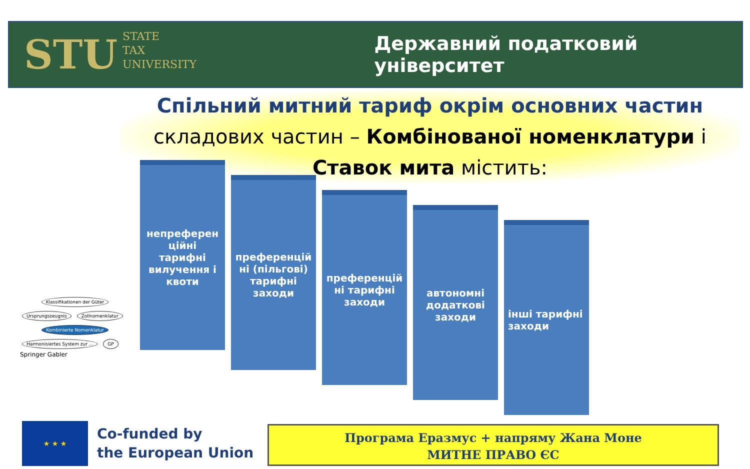STU STATE
TAX
UNIVERSITY
Державний податковий університет
Спільний митний тариф окрім основних частин
складових частин – Комбінованої номенклатури і Ставок мита містить:
непреферен ційні тарифні вилучення і квоти
преференцій ні (пільгові) тарифні заходи
преференцій ні тарифні заходи
автономні додаткові заходи
інші тарифні заходи
Klassifikationen der Güter
Ursprungszeugnis Zollnomenklatur
Kombinierte Nomenklatur
Harmonisiertes System zur ... GP
Springer Gabler
★ ★ ★
Co-funded by
the European Union
Програма Еразмус + напряму Жана Моне
МИТНЕ ПРАВО ЄС